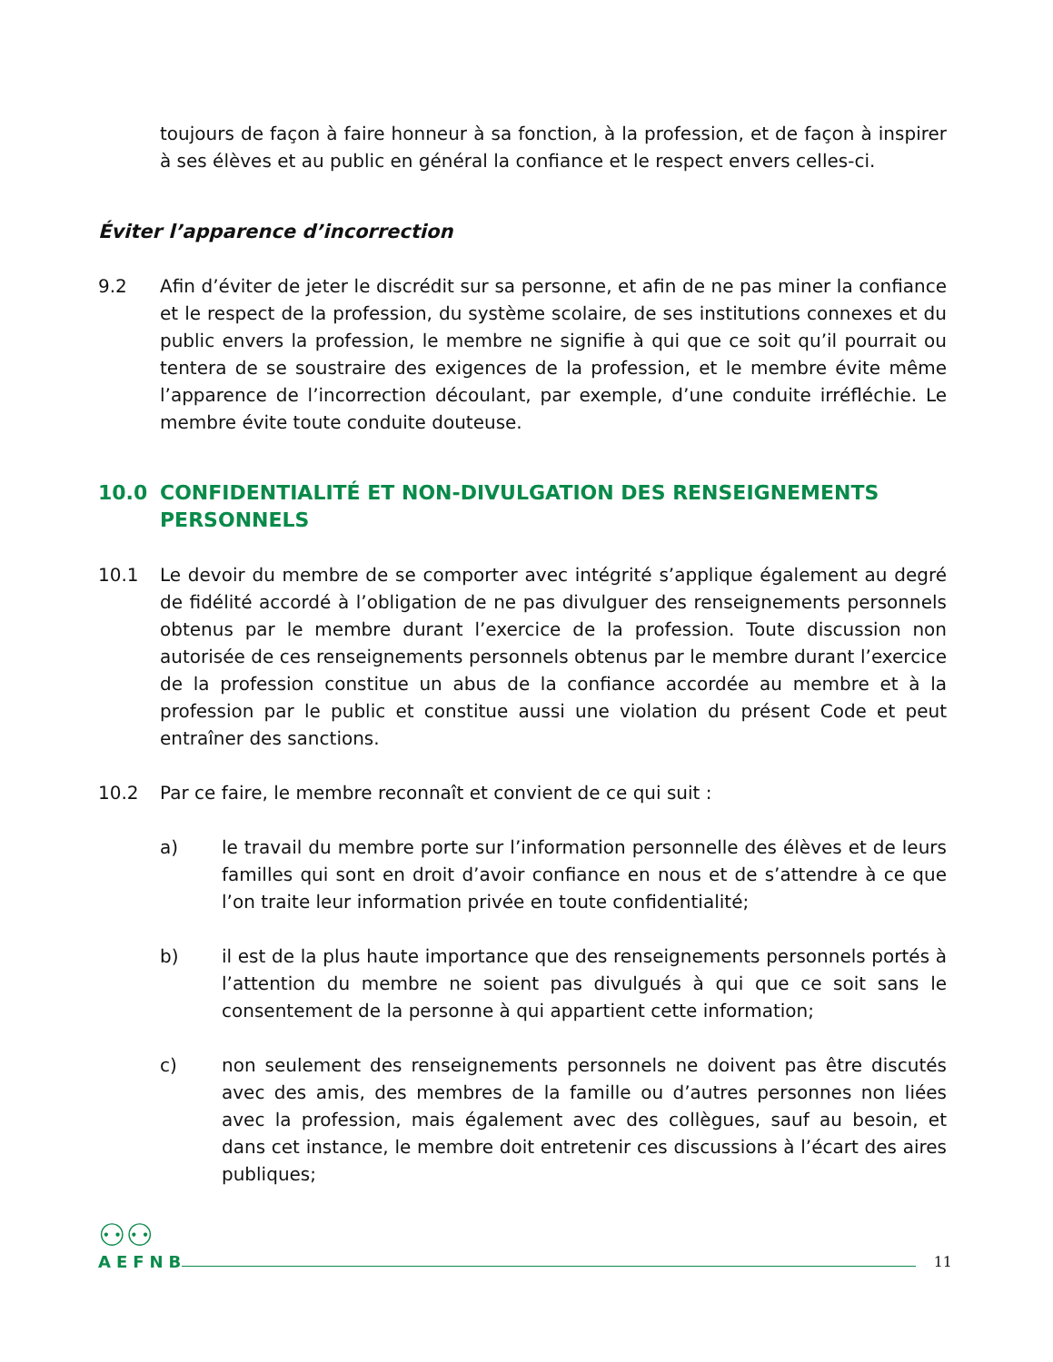toujours de façon à faire honneur à sa fonction, à la profession, et de façon à inspirer à ses élèves et au public en général la confiance et le respect envers celles-ci.
Éviter l’apparence d’incorrection
9.2 Afin d’éviter de jeter le discrédit sur sa personne, et afin de ne pas miner la confiance et le respect de la profession, du système scolaire, de ses institutions connexes et du public envers la profession, le membre ne signifie à qui que ce soit qu’il pourrait ou tentera de se soustraire des exigences de la profession, et le membre évite même l’apparence de l’incorrection découlant, par exemple, d’une conduite irréfléchie. Le membre évite toute conduite douteuse.
10.0 CONFIDENTIALITÉ ET NON-DIVULGATION DES RENSEIGNEMENTS PERSONNELS
10.1 Le devoir du membre de se comporter avec intégrité s’applique également au degré de fidélité accordé à l’obligation de ne pas divulguer des renseignements personnels obtenus par le membre durant l’exercice de la profession. Toute discussion non autorisée de ces renseignements personnels obtenus par le membre durant l’exercice de la profession constitue un abus de la confiance accordée au membre et à la profession par le public et constitue aussi une violation du présent Code et peut entraîner des sanctions.
10.2 Par ce faire, le membre reconnaît et convient de ce qui suit :
a) le travail du membre porte sur l’information personnelle des élèves et de leurs familles qui sont en droit d’avoir confiance en nous et de s’attendre à ce que l’on traite leur information privée en toute confidentialité;
b) il est de la plus haute importance que des renseignements personnels portés à l’attention du membre ne soient pas divulgués à qui que ce soit sans le consentement de la personne à qui appartient cette information;
c) non seulement des renseignements personnels ne doivent pas être discutés avec des amis, des membres de la famille ou d’autres personnes non liées avec la profession, mais également avec des collègues, sauf au besoin, et dans cet instance, le membre doit entretenir ces discussions à l’écart des aires publiques;
⚇⚇
AEFNB
11